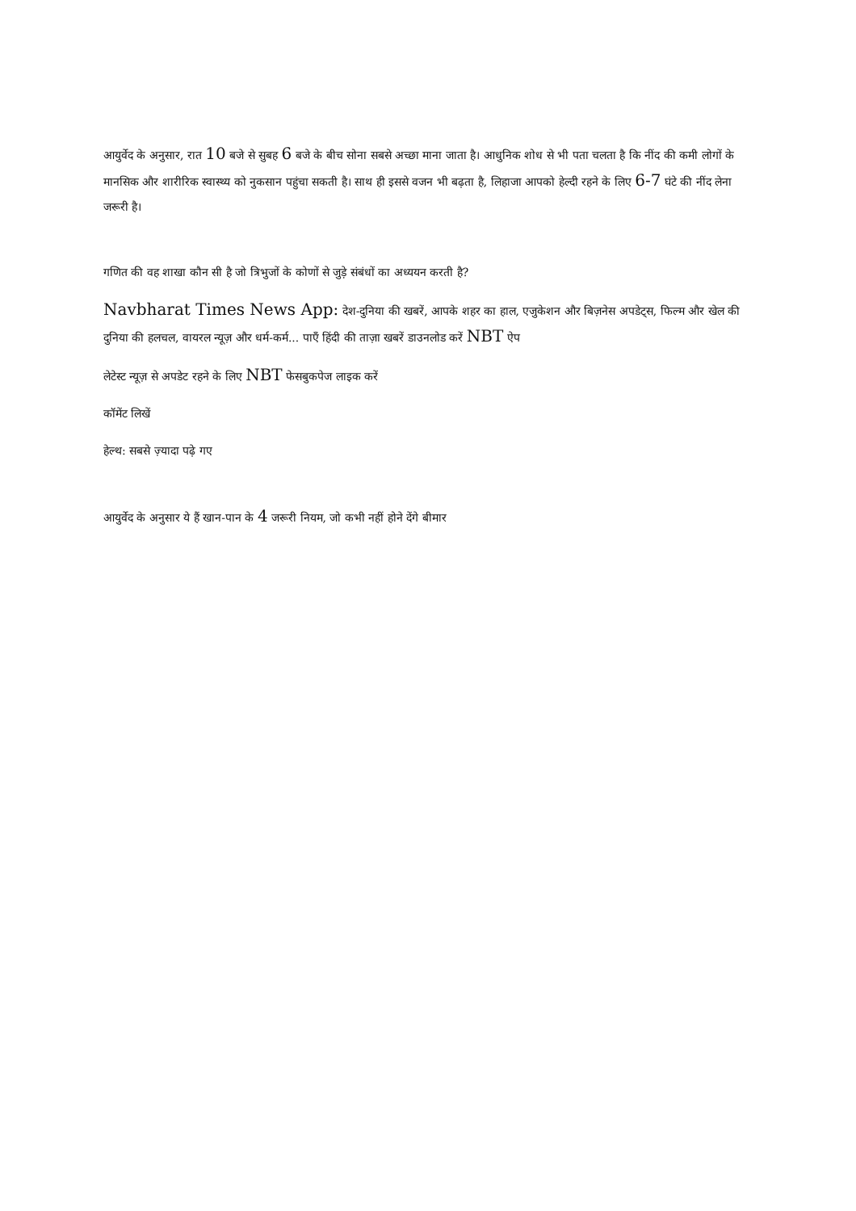आयुर्वेद के अनुसार, रात 10 बजे से सुबह 6 बजे के बीच सोना सबसे अच्छा माना जाता है। आधुनिक शोध से भी पता चलता है कि नींद की कमी लोगों के मानसिक और शारीरिक स्वास्थ्य को नुकसान पहुंचा सकती है। साथ ही इससे वजन भी बढ़ता है, लिहाजा आपको हेल्दी रहने के लिए 6-7 घंटे की नींद लेना जरूरी है।
गणित की वह शाखा कौन सी है जो त्रिभुजों के कोणों से जुड़े संबंधों का अध्ययन करती है?
Navbharat Times News App: देश-दुनिया की खबरें, आपके शहर का हाल, एजुकेशन और बिज़नेस अपडेट्स, फिल्म और खेल की दुनिया की हलचल, वायरल न्यूज़ और धर्म-कर्म... पाएँ हिंदी की ताज़ा खबरें डाउनलोड करें NBT ऐप
लेटेस्ट न्यूज़ से अपडेट रहने के लिए NBT फेसबुकपेज लाइक करें
कॉमेंट लिखें
हेल्थ: सबसे ज़्यादा पढ़े गए
आयुर्वेद के अनुसार ये हैं खान-पान के 4 जरूरी नियम, जो कभी नहीं होने देंगे बीमार